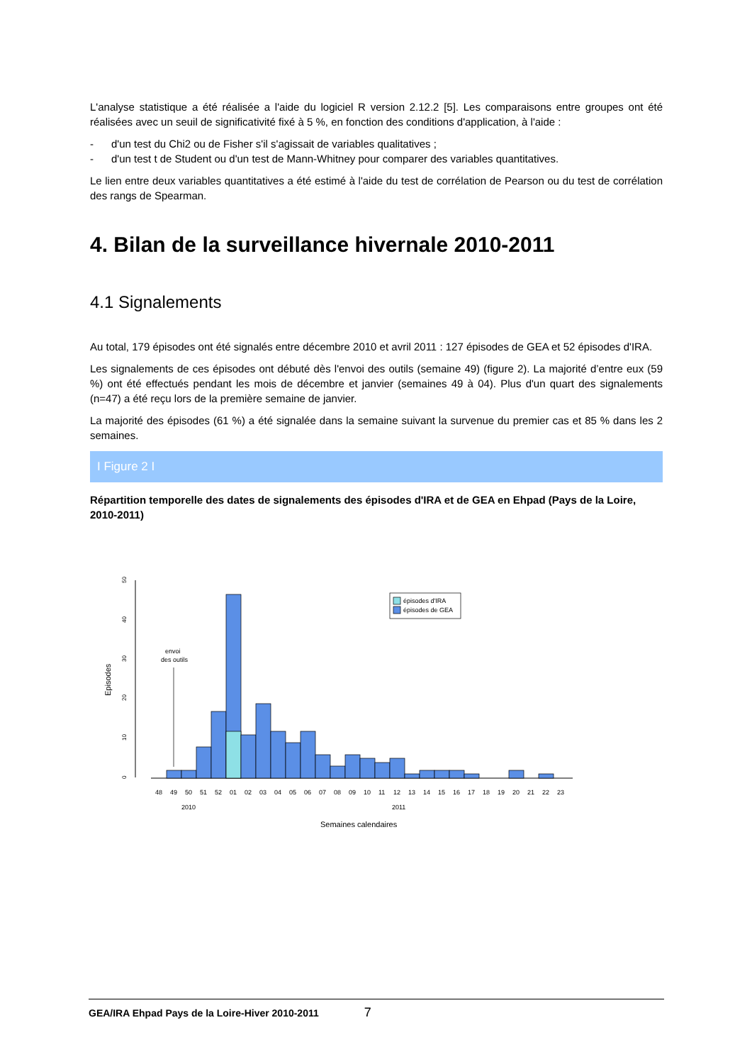L'analyse statistique a été réalisée a l'aide du logiciel R version 2.12.2 [5]. Les comparaisons entre groupes ont été réalisées avec un seuil de significativité fixé à 5 %, en fonction des conditions d'application, à l'aide :
- d'un test du Chi2 ou de Fisher s'il s'agissait de variables qualitatives ;
- d'un test t de Student ou d'un test de Mann-Whitney pour comparer des variables quantitatives.
Le lien entre deux variables quantitatives a été estimé à l'aide du test de corrélation de Pearson ou du test de corrélation des rangs de Spearman.
4. Bilan de la surveillance hivernale 2010-2011
4.1 Signalements
Au total, 179 épisodes ont été signalés entre décembre 2010 et avril 2011 : 127 épisodes de GEA et 52 épisodes d'IRA.
Les signalements de ces épisodes ont débuté dès l'envoi des outils (semaine 49) (figure 2). La majorité d’entre eux (59 %) ont été effectués pendant les mois de décembre et janvier (semaines 49 à 04). Plus d'un quart des signalements (n=47) a été reçu lors de la première semaine de janvier.
La majorité des épisodes (61 %) a été signalée dans la semaine suivant la survenue du premier cas et 85 % dans les 2 semaines.
I Figure 2 I
Répartition temporelle des dates de signalements des épisodes d'IRA et de GEA en Ehpad (Pays de la Loire, 2010-2011)
Episodes
0
10
20
30
40
50
envoi
des outils
épisodes d'IRA
épisodes de GEA
48
49
50
51
52
01
02
03
04
05
06
07
08
09
10
11
12
13
14
15
16
17
18
19
20
21
22
23
2010
2011
Semaines calendaires
GEA/IRA Ehpad Pays de la Loire-Hiver 2010-2011 7